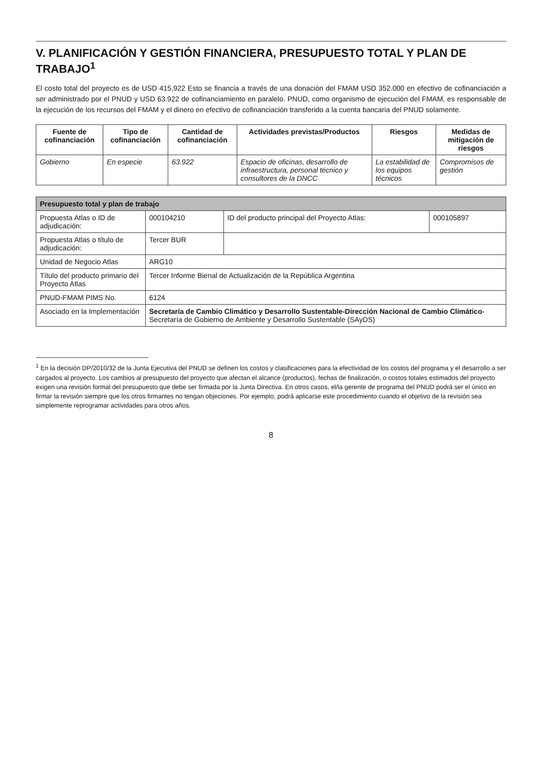V. PLANIFICACIÓN Y GESTIÓN FINANCIERA, PRESUPUESTO TOTAL Y PLAN DE TRABAJO<sup>1</sup>
El costo total del proyecto es de USD 415,922 Esto se financia a través de una donación del FMAM USD 352.000 en efectivo de cofinanciación a ser administrado por el PNUD y USD 63.922 de cofinanciamiento en paralelo. PNUD, como organismo de ejecución del FMAM, es responsable de la ejecución de los recursos del FMAM y el dinero en efectivo de cofinanciación transferido a la cuenta bancaria del PNUD solamente.
| Fuente de cofinanciación | Tipo de cofinanciación | Cantidad de cofinanciación | Actividades previstas/Productos | Riesgos | Medidas de mitigación de riesgos |
| --- | --- | --- | --- | --- | --- |
| Gobierno | En especie | 63.922 | Espacio de oficinas, desarrollo de infraestructura, personal técnico y consultores de la DNCC | La estabilidad de los equipos técnicos | Compromisos de gestión |
| Presupuesto total y plan de trabajo | | | |
| Propuesta Atlas o ID de adjudicación: | 000104210 | ID del producto principal del Proyecto Atlas: | 000105897 |
| Propuesta Atlas o título de adjudicación: | Tercer BUR | | |
| Unidad de Negocio Atlas | ARG10 | | |
| Título del producto primario del Proyecto Atlas | Tercer Informe Bienal de Actualización de la República Argentina | | |
| PNUD-FMAM PIMS No. | 6124 | | |
| Asociado en la Implementación | Secretaría de Cambio Climático y Desarrollo Sustentable-Dirección Nacional de Cambio Climático -Secretaría de Gobierno de Ambiente y Desarrollo Sustentable (SAyDS) | | |
<sup>1</sup> En la decisión DP/2010/32 de la Junta Ejecutiva del PNUD se definen los costos y clasificaciones para la efectividad de los costos del programa y el desarrollo a ser cargados al proyecto. Los cambios al presupuesto del proyecto que afectan el alcance (productos), fechas de finalización, o costos totales estimados del proyecto exigen una revisión formal del presupuesto que debe ser firmada por la Junta Directiva. En otros casos, el/la gerente de programa del PNUD podrá ser el único en firmar la revisión siempre que los otros firmantes no tengan objeciones. Por ejemplo, podrá aplicarse este procedimiento cuando el objetivo de la revisión sea simplemente reprogramar actividades para otros años.
8